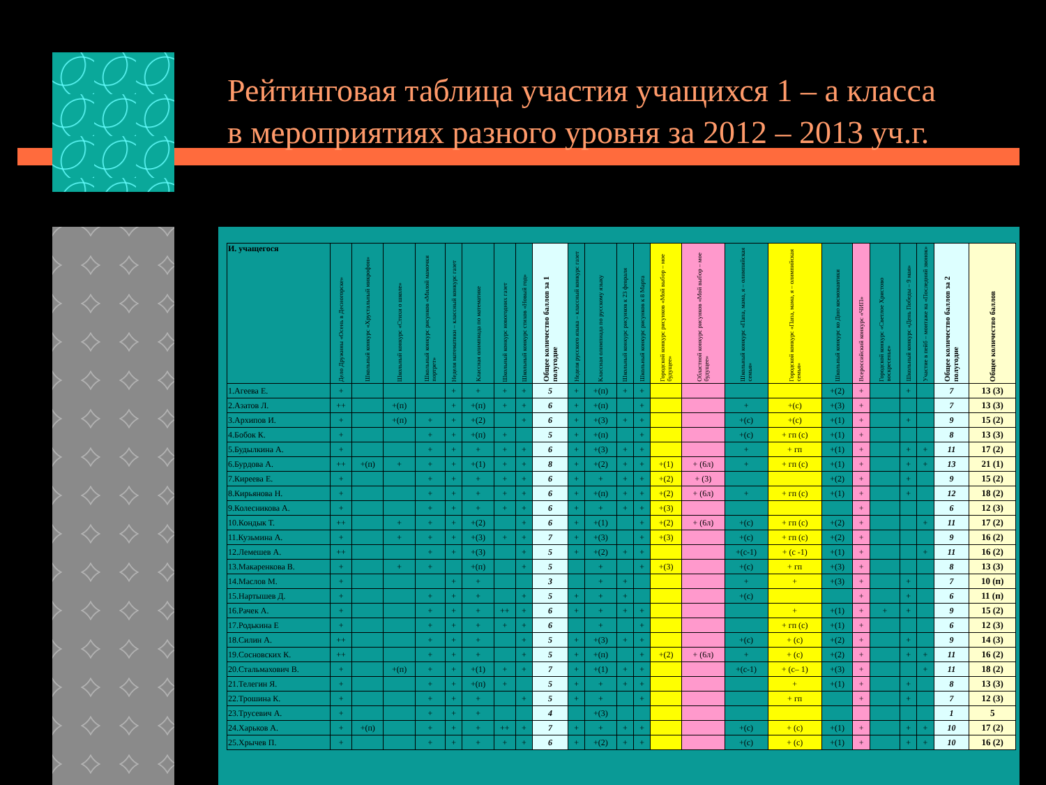Рейтинговая таблица участия учащихся 1 – а класса
в мероприятиях разного уровня за 2012 – 2013 уч.г.
| И. учащегося | Дело Дружины «Осень в Десногорске» | Школьный конкурс «Хрустальный микрофон» | Школьный конкурс «Стихи о школе» | Школьный конкурс рисунков «Милой мамочки портрет» | Неделя математики – классный конкурс газет | Классная олимпиада по математике | Школьный конкурс новогодних газет | Школьный конкурс стихов «Новый год» | Общее количество баллов за 1 полугодие | Неделя русского языка – классный конкурс газет | Классная олимпиада по русскому языку | Школьный конкурс рисунков к 23 февраля | Школьный конкурс рисунков к 8 Марта | Городской конкурс рисунков «Мой выбор – мое будущее» | Областной конкурс рисунков «Мой выбор – мое будущее» | Школьный конкурс «Папа, мама, я – олимпийская семья» | Городской конкурс «Папа, мама, я – олимпийская семья» | Школьный конкурс ко Дню космонавтики | Всероссийский конкурс «ЧИП» | Городской конкурс «Светлое Христово воскресенье» | Школьный конкурс «День Победы – 9 мая» | Участие в пейб – монтаже на «Последний звонок» | Общее количество баллов за 2 полугодие | Общее количество баллов |
| --- | --- | --- | --- | --- | --- | --- | --- | --- | --- | --- | --- | --- | --- | --- | --- | --- | --- | --- | --- | --- | --- | --- | --- | --- |
| 1.Агеева Е. | + | | | | + | + | + | + | 5 | + | +(п) | + | + | | | | | +(2) | + | | + | | 7 | 13 (3) |
| 2.Азатов Л. | ++ | | +(п) | | + | +(п) | + | + | 6 | + | +(п) | | + | | | + | +(с) | +(3) | + | | | | 7 | 13 (3) |
| 3.Архипов И. | + | | +(п) | + | + | +(2) | | + | 6 | + | +(3) | + | + | | | +(с) | +(с) | +(1) | + | | + | | 9 | 15 (2) |
| 4.Бобок К. | + | | | + | + | +(п) | + | | 5 | + | +(п) | | + | | | +(с) | + гп (с) | +(1) | + | | | | 8 | 13 (3) |
| 5.Будылкина А. | + | | | + | + | + | + | + | 6 | + | +(3) | + | + | | | + | + гп | +(1) | + | | + | + | 11 | 17 (2) |
| 6.Бурдова А. | ++ | +(п) | + | + | + | +(1) | + | + | 8 | + | +(2) | + | + | +(1) | + (6л) | + | + гп (с) | +(1) | + | | + | + | 13 | 21 (1) |
| 7.Киреева Е. | + | | | + | + | + | + | + | 6 | + | + | + | + | +(2) | + (3) | | | +(2) | + | | + | | 9 | 15 (2) |
| 8.Кирьянова Н. | + | | | + | + | + | + | + | 6 | + | +(п) | + | + | +(2) | + (6л) | + | + гп (с) | +(1) | + | | + | | 12 | 18 (2) |
| 9.Колесникова А. | + | | | + | + | + | + | + | 6 | + | + | + | + | +(3) | | | | | + | | | | 6 | 12 (3) |
| 10.Кондык Т. | ++ | | + | + | + | +(2) | | + | 6 | + | +(1) | | + | +(2) | + (6л) | +(с) | + гп (с) | +(2) | + | | | + | 11 | 17 (2) |
| 11.Кузьмина А. | + | | + | + | + | +(3) | + | + | 7 | + | +(3) | | + | +(3) | | +(с) | + гп (с) | +(2) | + | | | | 9 | 16 (2) |
| 12.Лемешев А. | ++ | | | + | + | +(3) | | + | 5 | + | +(2) | + | + | | | +(с-1) | + (с -1) | +(1) | + | | | + | 11 | 16 (2) |
| 13.Макаренкова В. | + | | + | + | | +(п) | | + | 5 | | + | | + | +(3) | | +(с) | + гп | +(3) | + | | | | 8 | 13 (3) |
| 14.Маслов М. | + | | | | + | + | | | 3 | | + | + | | | | + | + | +(3) | + | | + | | 7 | 10 (п) |
| 15.Нартышев Д. | + | | | + | + | + | | + | 5 | + | + | + | | | | +(с) | | | + | | + | | 6 | 11 (п) |
| 16.Рачек А. | + | | | + | + | + | ++ | + | 6 | + | + | + | + | | | | + | +(1) | + | + | + | | 9 | 15 (2) |
| 17.Родькина Е | + | | | + | + | + | + | + | 6 | | + | | + | | | | + гп (с) | +(1) | + | | | | 6 | 12 (3) |
| 18.Силин А. | ++ | | | + | + | + | | + | 5 | + | +(3) | + | + | | | +(с) | + (с) | +(2) | + | | + | | 9 | 14 (3) |
| 19.Сосновских К. | ++ | | | + | + | + | | + | 5 | + | +(п) | | + | +(2) | + (6л) | + | + (с) | +(2) | + | | + | + | 11 | 16 (2) |
| 20.Стальмахович В. | + | | +(п) | + | + | +(1) | + | + | 7 | + | +(1) | + | + | | | +(с-1) | + (с– 1) | +(3) | + | | | + | 11 | 18 (2) |
| 21.Телегин Я. | + | | | + | + | +(п) | + | | 5 | + | + | + | + | | | | + | +(1) | + | | + | | 8 | 13 (3) |
| 22.Трошина К. | + | | | + | + | + | | + | 5 | + | + | | + | | | | + гп | | + | | + | | 7 | 12 (3) |
| 23.Трусевич А. | + | | | + | + | + | | | 4 | | +(3) | | | | | | | | | | | | 1 | 5 |
| 24.Харьков А. | + | +(п) | | + | + | + | ++ | + | 7 | + | + | + | + | | | +(с) | + (с) | +(1) | + | | + | + | 10 | 17 (2) |
| 25.Хрычев П. | + | | | + | + | + | + | + | 6 | + | +(2) | + | + | | | +(с) | + (с) | +(1) | + | | + | + | 10 | 16 (2) |